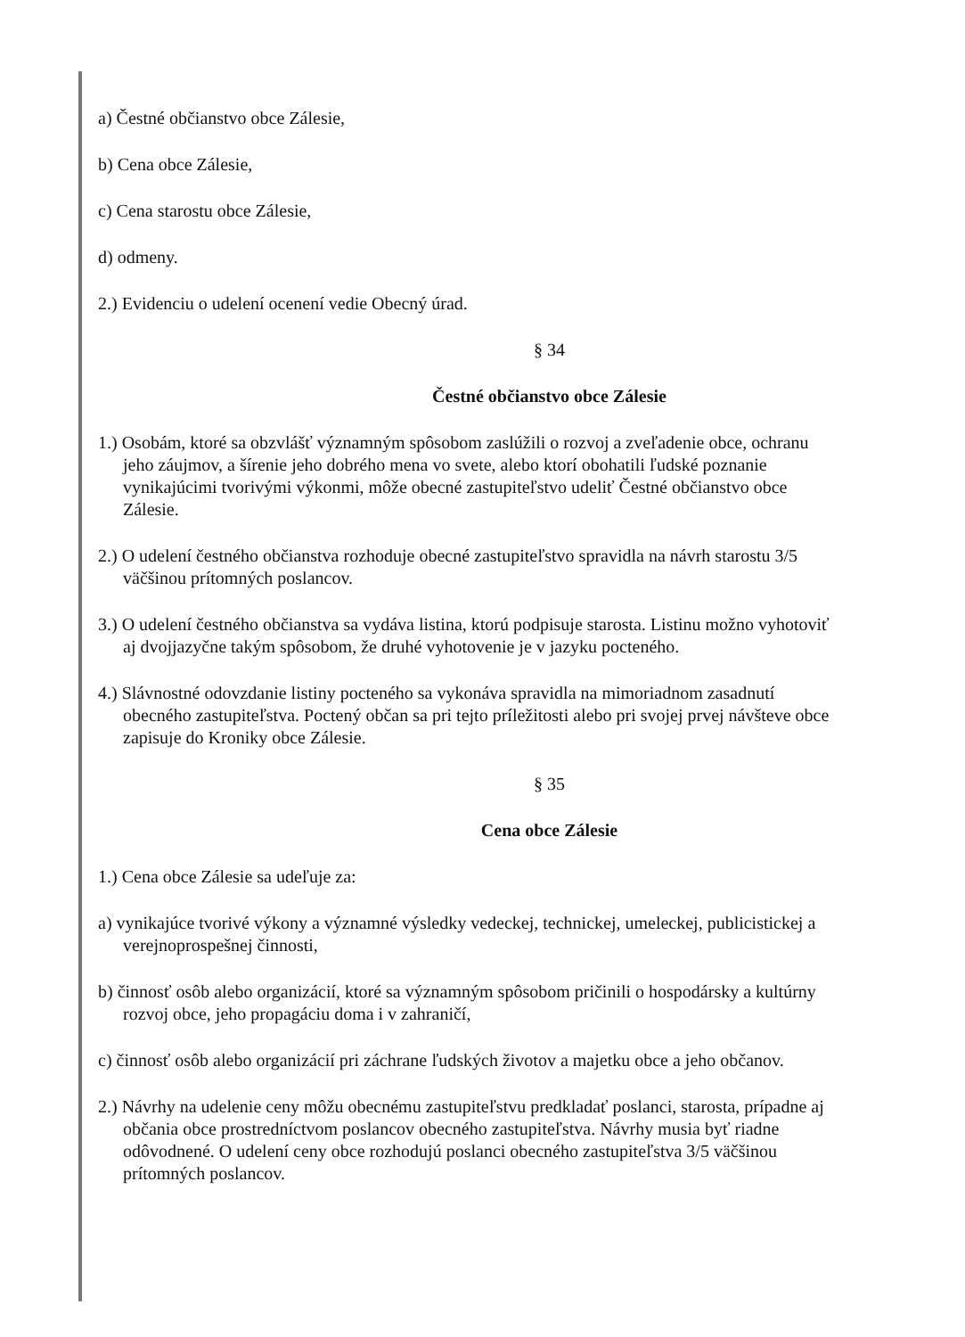a) Čestné občianstvo obce Zálesie,
b) Cena obce Zálesie,
c) Cena starostu obce Zálesie,
d) odmeny.
2.) Evidenciu o udelení ocenení vedie Obecný úrad.
§ 34
Čestné občianstvo obce Zálesie
1.) Osobám, ktoré sa obzvlášť významným spôsobom zaslúžili o rozvoj a zveľadenie obce, ochranu jeho záujmov, a šírenie jeho dobrého mena vo svete, alebo ktorí obohatili ľudské poznanie vynikajúcimi tvorivými výkonmi, môže obecné zastupiteľstvo udeliť Čestné občianstvo obce Zálesie.
2.) O udelení čestného občianstva rozhoduje obecné zastupiteľstvo spravidla na návrh starostu 3/5 väčšinou prítomných poslancov.
3.) O udelení čestného občianstva sa vydáva listina, ktorú podpisuje starosta. Listinu možno vyhotoviť aj dvojjazyčne takým spôsobom, že druhé vyhotovenie je v jazyku pocteného.
4.) Slávnostné odovzdanie listiny pocteného sa vykonáva spravidla na mimoriadnom zasadnutí obecného zastupiteľstva. Poctený občan sa pri tejto príležitosti alebo pri svojej prvej návšteve obce zapisuje do Kroniky obce Zálesie.
§ 35
Cena obce Zálesie
1.) Cena obce Zálesie sa udeľuje za:
a) vynikajúce tvorivé výkony a významné výsledky vedeckej, technickej, umeleckej, publicistickej a verejnoprospešnej činnosti,
b) činnosť osôb alebo organizácií, ktoré sa významným spôsobom pričinili o hospodársky a kultúrny rozvoj obce, jeho propagáciu doma i v zahraničí,
c) činnosť osôb alebo organizácií pri záchrane ľudských životov a majetku obce a jeho občanov.
2.) Návrhy na udelenie ceny môžu obecnému zastupiteľstvu predkladať poslanci, starosta, prípadne aj občania obce prostredníctvom poslancov obecného zastupiteľstva. Návrhy musia byť riadne odôvodnené. O udelení ceny obce rozhodujú poslanci obecného zastupiteľstva 3/5 väčšinou prítomných poslancov.